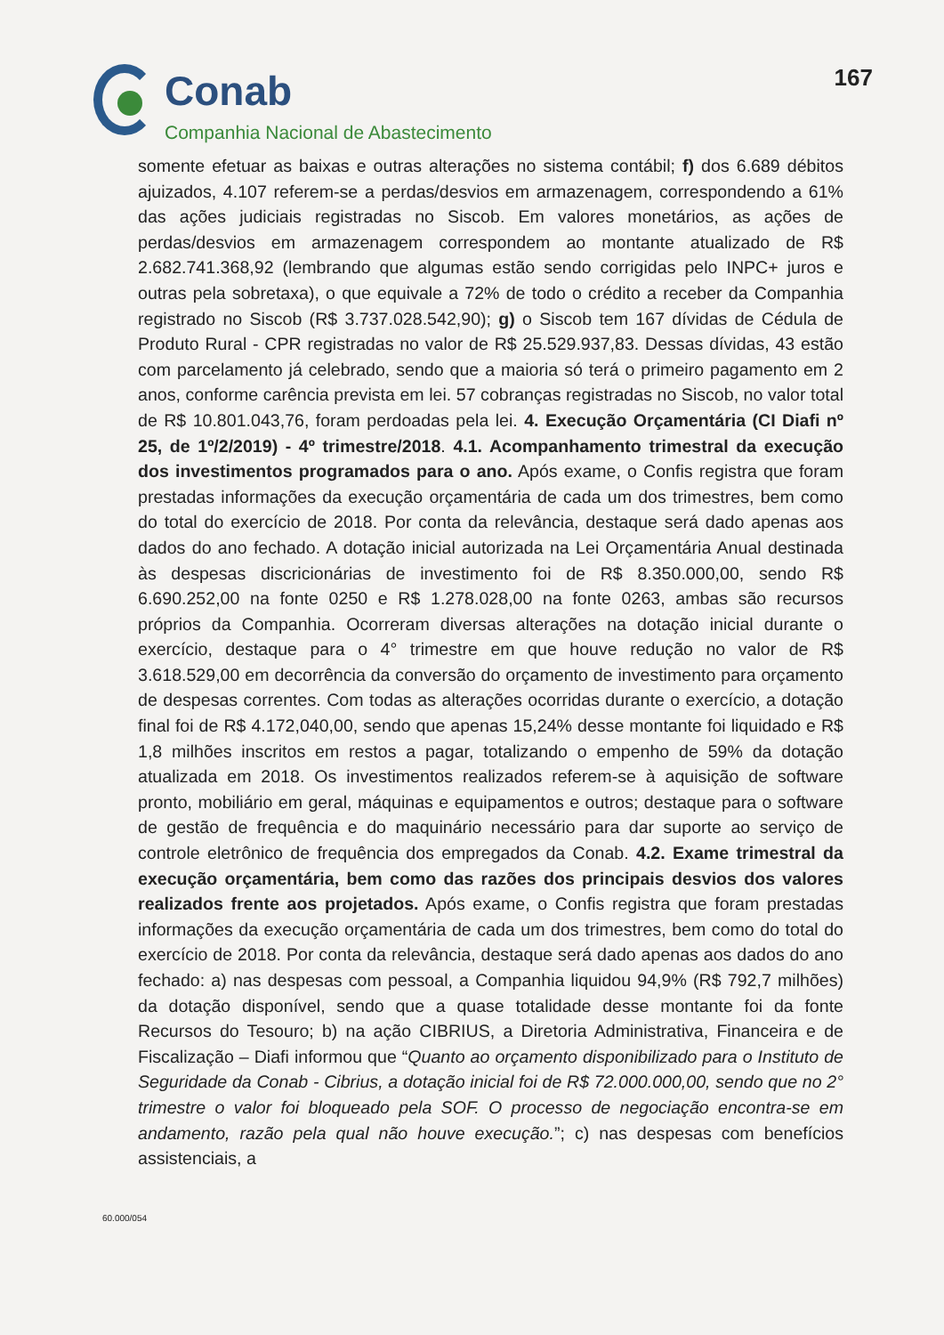Conab
Companhia Nacional de Abastecimento
167
somente efetuar as baixas e outras alterações no sistema contábil; f) dos 6.689 débitos ajuizados, 4.107 referem-se a perdas/desvios em armazenagem, correspondendo a 61% das ações judiciais registradas no Siscob. Em valores monetários, as ações de perdas/desvios em armazenagem correspondem ao montante atualizado de R$ 2.682.741.368,92 (lembrando que algumas estão sendo corrigidas pelo INPC+ juros e outras pela sobretaxa), o que equivale a 72% de todo o crédito a receber da Companhia registrado no Siscob (R$ 3.737.028.542,90); g) o Siscob tem 167 dívidas de Cédula de Produto Rural - CPR registradas no valor de R$ 25.529.937,83. Dessas dívidas, 43 estão com parcelamento já celebrado, sendo que a maioria só terá o primeiro pagamento em 2 anos, conforme carência prevista em lei. 57 cobranças registradas no Siscob, no valor total de R$ 10.801.043,76, foram perdoadas pela lei. 4. Execução Orçamentária (CI Diafi nº 25, de 1º/2/2019) - 4º trimestre/2018. 4.1. Acompanhamento trimestral da execução dos investimentos programados para o ano. Após exame, o Confis registra que foram prestadas informações da execução orçamentária de cada um dos trimestres, bem como do total do exercício de 2018. Por conta da relevância, destaque será dado apenas aos dados do ano fechado. A dotação inicial autorizada na Lei Orçamentária Anual destinada às despesas discricionárias de investimento foi de R$ 8.350.000,00, sendo R$ 6.690.252,00 na fonte 0250 e R$ 1.278.028,00 na fonte 0263, ambas são recursos próprios da Companhia. Ocorreram diversas alterações na dotação inicial durante o exercício, destaque para o 4° trimestre em que houve redução no valor de R$ 3.618.529,00 em decorrência da conversão do orçamento de investimento para orçamento de despesas correntes. Com todas as alterações ocorridas durante o exercício, a dotação final foi de R$ 4.172,040,00, sendo que apenas 15,24% desse montante foi liquidado e R$ 1,8 milhões inscritos em restos a pagar, totalizando o empenho de 59% da dotação atualizada em 2018. Os investimentos realizados referem-se à aquisição de software pronto, mobiliário em geral, máquinas e equipamentos e outros; destaque para o software de gestão de frequência e do maquinário necessário para dar suporte ao serviço de controle eletrônico de frequência dos empregados da Conab. 4.2. Exame trimestral da execução orçamentária, bem como das razões dos principais desvios dos valores realizados frente aos projetados. Após exame, o Confis registra que foram prestadas informações da execução orçamentária de cada um dos trimestres, bem como do total do exercício de 2018. Por conta da relevância, destaque será dado apenas aos dados do ano fechado: a) nas despesas com pessoal, a Companhia liquidou 94,9% (R$ 792,7 milhões) da dotação disponível, sendo que a quase totalidade desse montante foi da fonte Recursos do Tesouro; b) na ação CIBRIUS, a Diretoria Administrativa, Financeira e de Fiscalização – Diafi informou que “Quanto ao orçamento disponibilizado para o Instituto de Seguridade da Conab - Cibrius, a dotação inicial foi de R$ 72.000.000,00, sendo que no 2° trimestre o valor foi bloqueado pela SOF. O processo de negociação encontra-se em andamento, razão pela qual não houve execução.”; c) nas despesas com benefícios assistenciais, a
60.000/054